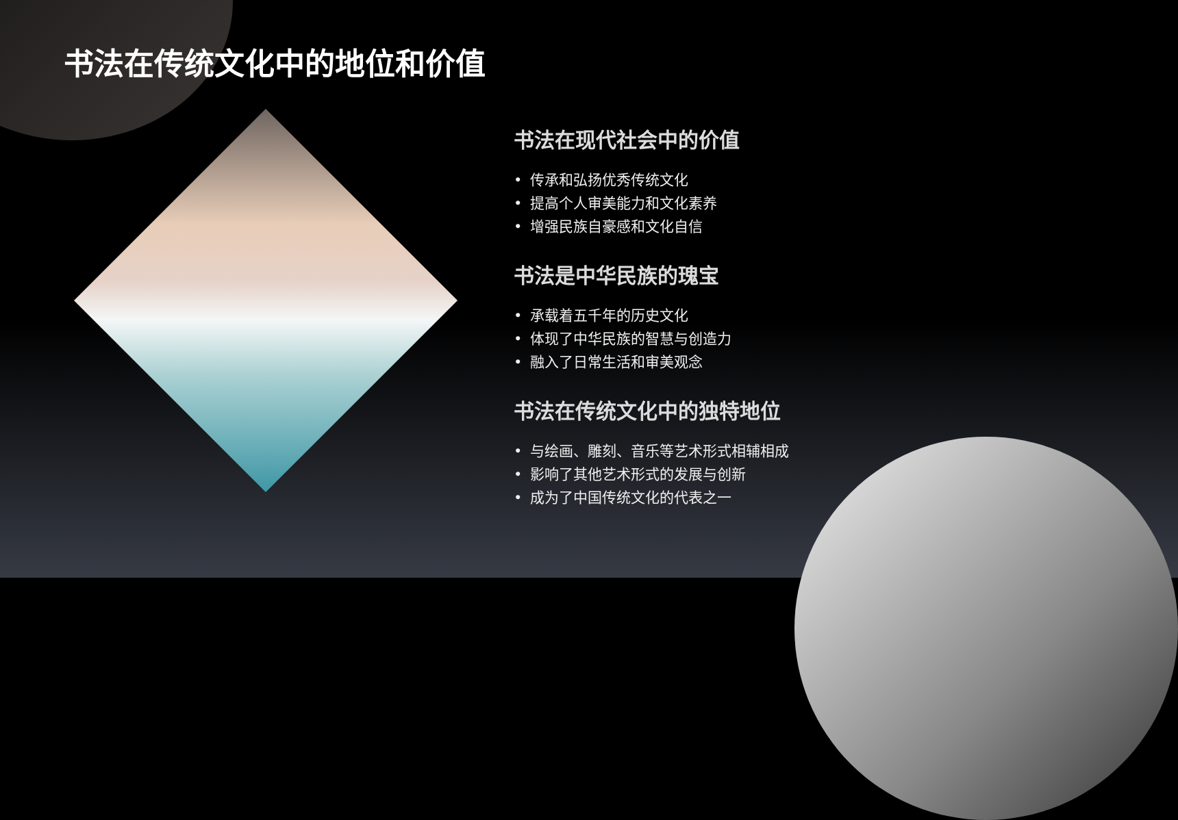书法在传统文化中的地位和价值
书法在现代社会中的价值
• 传承和弘扬优秀传统文化
• 提高个人审美能力和文化素养
• 增强民族自豪感和文化自信
书法是中华民族的瑰宝
• 承载着五千年的历史文化
• 体现了中华民族的智慧与创造力
• 融入了日常生活和审美观念
书法在传统文化中的独特地位
• 与绘画、雕刻、音乐等艺术形式相辅相成
• 影响了其他艺术形式的发展与创新
• 成为了中国传统文化的代表之一